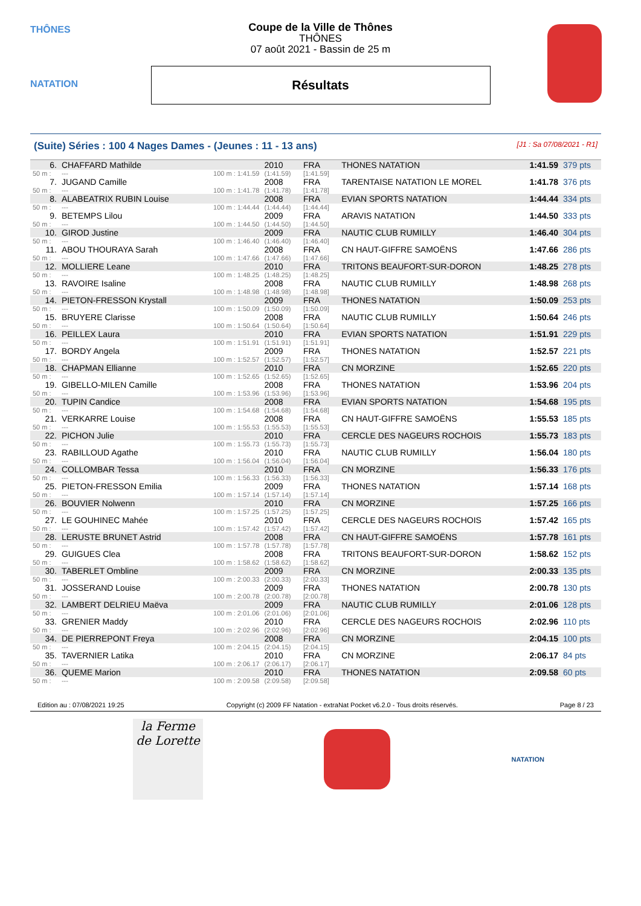THÔNES
NATATION
Coupe de la Ville de Thônes
THÔNES
07 août 2021 - Bassin de 25 m
Résultats
(Suite) Séries : 100 4 Nages Dames - (Jeunes : 11 - 13 ans) [J1 : Sa 07/08/2021 - R1]
| 6. | CHAFFARD Mathilde | | 2010 | FRA | THONES NATATION | 1:41.59 | 379 pts |
| 50 m : | --- | 100 m : 1:41.59 | (1:41.59) | [1:41.59] | | | |
| 7. | JUGAND Camille | | 2008 | FRA | TARENTAISE NATATION LE MOREL | 1:41.78 | 376 pts |
| 50 m : | --- | 100 m : 1:41.78 | (1:41.78) | [1:41.78] | | | |
| 8. | ALABEATRIX RUBIN Louise | | 2008 | FRA | EVIAN SPORTS NATATION | 1:44.44 | 334 pts |
| 50 m : | --- | 100 m : 1:44.44 | (1:44.44) | [1:44.44] | | | |
| 9. | BETEMPS Lilou | | 2009 | FRA | ARAVIS NATATION | 1:44.50 | 333 pts |
| 50 m : | --- | 100 m : 1:44.50 | (1:44.50) | [1:44.50] | | | |
| 10. | GIROD Justine | | 2009 | FRA | NAUTIC CLUB RUMILLY | 1:46.40 | 304 pts |
| 50 m : | --- | 100 m : 1:46.40 | (1:46.40) | [1:46.40] | | | |
| 11. | ABOU THOURAYA Sarah | | 2008 | FRA | CN HAUT-GIFFRE SAMOËNS | 1:47.66 | 286 pts |
| 50 m : | --- | 100 m : 1:47.66 | (1:47.66) | [1:47.66] | | | |
| 12. | MOLLIERE Leane | | 2010 | FRA | TRITONS BEAUFORT-SUR-DORON | 1:48.25 | 278 pts |
| 50 m : | --- | 100 m : 1:48.25 | (1:48.25) | [1:48.25] | | | |
| 13. | RAVOIRE Isaline | | 2008 | FRA | NAUTIC CLUB RUMILLY | 1:48.98 | 268 pts |
| 50 m : | --- | 100 m : 1:48.98 | (1:48.98) | [1:48.98] | | | |
| 14. | PIETON-FRESSON Krystall | | 2009 | FRA | THONES NATATION | 1:50.09 | 253 pts |
| 50 m : | --- | 100 m : 1:50.09 | (1:50.09) | [1:50.09] | | | |
| 15. | BRUYERE Clarisse | | 2008 | FRA | NAUTIC CLUB RUMILLY | 1:50.64 | 246 pts |
| 50 m : | --- | 100 m : 1:50.64 | (1:50.64) | [1:50.64] | | | |
| 16. | PEILLEX Laura | | 2010 | FRA | EVIAN SPORTS NATATION | 1:51.91 | 229 pts |
| 50 m : | --- | 100 m : 1:51.91 | (1:51.91) | [1:51.91] | | | |
| 17. | BORDY Angela | | 2009 | FRA | THONES NATATION | 1:52.57 | 221 pts |
| 50 m : | --- | 100 m : 1:52.57 | (1:52.57) | [1:52.57] | | | |
| 18. | CHAPMAN Ellianne | | 2010 | FRA | CN MORZINE | 1:52.65 | 220 pts |
| 50 m : | --- | 100 m : 1:52.65 | (1:52.65) | [1:52.65] | | | |
| 19. | GIBELLO-MILEN Camille | | 2008 | FRA | THONES NATATION | 1:53.96 | 204 pts |
| 50 m : | --- | 100 m : 1:53.96 | (1:53.96) | [1:53.96] | | | |
| 20. | TUPIN Candice | | 2008 | FRA | EVIAN SPORTS NATATION | 1:54.68 | 195 pts |
| 50 m : | --- | 100 m : 1:54.68 | (1:54.68) | [1:54.68] | | | |
| 21. | VERKARRE Louise | | 2008 | FRA | CN HAUT-GIFFRE SAMOËNS | 1:55.53 | 185 pts |
| 50 m : | --- | 100 m : 1:55.53 | (1:55.53) | [1:55.53] | | | |
| 22. | PICHON Julie | | 2010 | FRA | CERCLE DES NAGEURS ROCHOIS | 1:55.73 | 183 pts |
| 50 m : | --- | 100 m : 1:55.73 | (1:55.73) | [1:55.73] | | | |
| 23. | RABILLOUD Agathe | | 2010 | FRA | NAUTIC CLUB RUMILLY | 1:56.04 | 180 pts |
| 50 m : | --- | 100 m : 1:56.04 | (1:56.04) | [1:56.04] | | | |
| 24. | COLLOMBAR Tessa | | 2010 | FRA | CN MORZINE | 1:56.33 | 176 pts |
| 50 m : | --- | 100 m : 1:56.33 | (1:56.33) | [1:56.33] | | | |
| 25. | PIETON-FRESSON Emilia | | 2009 | FRA | THONES NATATION | 1:57.14 | 168 pts |
| 50 m : | --- | 100 m : 1:57.14 | (1:57.14) | [1:57.14] | | | |
| 26. | BOUVIER Nolwenn | | 2010 | FRA | CN MORZINE | 1:57.25 | 166 pts |
| 50 m : | --- | 100 m : 1:57.25 | (1:57.25) | [1:57.25] | | | |
| 27. | LE GOUHINEC Mahée | | 2010 | FRA | CERCLE DES NAGEURS ROCHOIS | 1:57.42 | 165 pts |
| 50 m : | --- | 100 m : 1:57.42 | (1:57.42) | [1:57.42] | | | |
| 28. | LERUSTE BRUNET Astrid | | 2008 | FRA | CN HAUT-GIFFRE SAMOËNS | 1:57.78 | 161 pts |
| 50 m : | --- | 100 m : 1:57.78 | (1:57.78) | [1:57.78] | | | |
| 29. | GUIGUES Clea | | 2008 | FRA | TRITONS BEAUFORT-SUR-DORON | 1:58.62 | 152 pts |
| 50 m : | --- | 100 m : 1:58.62 | (1:58.62) | [1:58.62] | | | |
| 30. | TABERLET Ombline | | 2009 | FRA | CN MORZINE | 2:00.33 | 135 pts |
| 50 m : | --- | 100 m : 2:00.33 | (2:00.33) | [2:00.33] | | | |
| 31. | JOSSERAND Louise | | 2009 | FRA | THONES NATATION | 2:00.78 | 130 pts |
| 50 m : | --- | 100 m : 2:00.78 | (2:00.78) | [2:00.78] | | | |
| 32. | LAMBERT DELRIEU Maëva | | 2009 | FRA | NAUTIC CLUB RUMILLY | 2:01.06 | 128 pts |
| 50 m : | --- | 100 m : 2:01.06 | (2:01.06) | [2:01.06] | | | |
| 33. | GRENIER Maddy | | 2010 | FRA | CERCLE DES NAGEURS ROCHOIS | 2:02.96 | 110 pts |
| 50 m : | --- | 100 m : 2:02.96 | (2:02.96) | [2:02.96] | | | |
| 34. | DE PIERREPONT Freya | | 2008 | FRA | CN MORZINE | 2:04.15 | 100 pts |
| 50 m : | --- | 100 m : 2:04.15 | (2:04.15) | [2:04.15] | | | |
| 35. | TAVERNIER Latika | | 2010 | FRA | CN MORZINE | 2:06.17 | 84 pts |
| 50 m : | --- | 100 m : 2:06.17 | (2:06.17) | [2:06.17] | | | |
| 36. | QUEME Marion | | 2010 | FRA | THONES NATATION | 2:09.58 | 60 pts |
| 50 m : | --- | 100 m : 2:09.58 | (2:09.58) | [2:09.58] | | | |
Edition au : 07/08/2021 19:25 Copyright (c) 2009 FF Natation - extraNat Pocket v6.2.0 - Tous droits réservés. Page 8 / 23
la Ferme de Lorette
NATATION